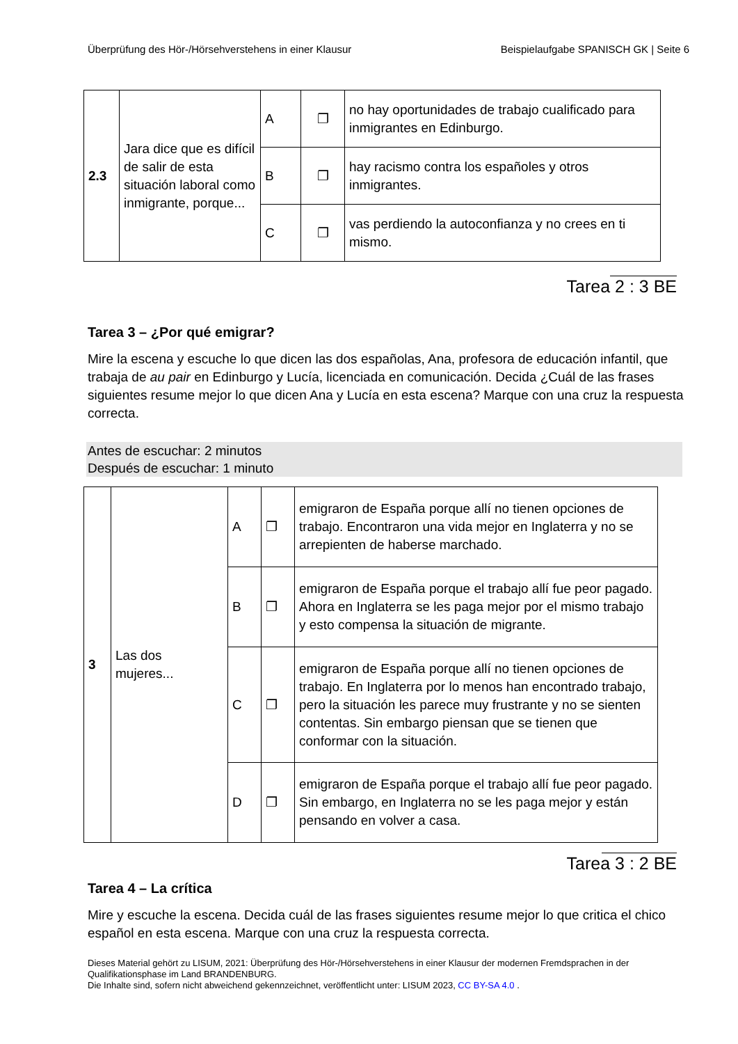Überprüfung des Hör-/Hörsehverstehens in einer Klausur Beispielaufgabe SPANISCH GK | Seite 6
| 2.3 | Jara dice que es difícil de salir de esta situación laboral como inmigrante, porque... | A | ❐ | no hay oportunidades de trabajo cualificado para inmigrantes en Edinburgo. |
| | | B | ❐ | hay racismo contra los españoles y otros inmigrantes. |
| | | C | ❐ | vas perdiendo la autoconfianza y no crees en ti mismo. |
Tarea 2 : 3 BE
Tarea 3 – ¿Por qué emigrar?
Mire la escena y escuche lo que dicen las dos españolas, Ana, profesora de educación infantil, que trabaja de au pair en Edinburgo y Lucía, licenciada en comunicación. Decida ¿Cuál de las frases siguientes resume mejor lo que dicen Ana y Lucía en esta escena? Marque con una cruz la respuesta correcta.
Antes de escuchar: 2 minutos
Después de escuchar: 1 minuto
| 3 | Las dos mujeres... | A | ❐ | emigraron de España porque allí no tienen opciones de trabajo. Encontraron una vida mejor en Inglaterra y no se arrepienten de haberse marchado. |
| | | B | ❐ | emigraron de España porque el trabajo allí fue peor pagado. Ahora en Inglaterra se les paga mejor por el mismo trabajo y esto compensa la situación de migrante. |
| | | C | ❐ | emigraron de España porque allí no tienen opciones de trabajo. En Inglaterra por lo menos han encontrado trabajo, pero la situación les parece muy frustrante y no se sienten contentas. Sin embargo piensan que se tienen que conformar con la situación. |
| | | D | ❐ | emigraron de España porque el trabajo allí fue peor pagado. Sin embargo, en Inglaterra no se les paga mejor y están pensando en volver a casa. |
Tarea 3 : 2 BE
Tarea 4 – La crítica
Mire y escuche la escena. Decida cuál de las frases siguientes resume mejor lo que critica el chico español en esta escena. Marque con una cruz la respuesta correcta.
Dieses Material gehört zu LISUM, 2021: Überprüfung des Hör-/Hörsehverstehens in einer Klausur der modernen Fremdsprachen in der Qualifikationsphase im Land BRANDENBURG.
Die Inhalte sind, sofern nicht abweichend gekennzeichnet, veröffentlicht unter: LISUM 2023, CC BY-SA 4.0 .